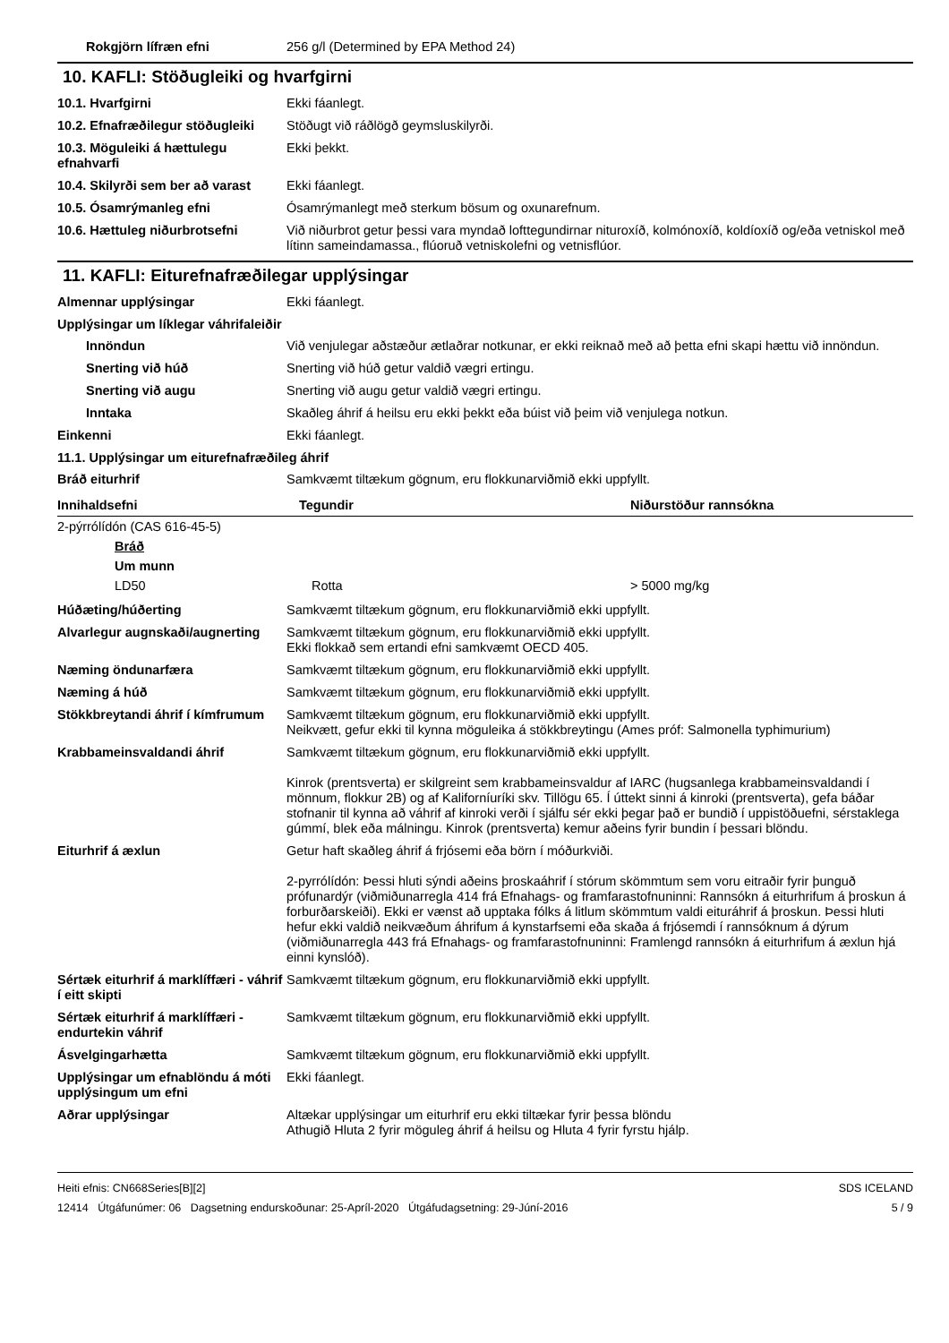Rokgjörn lífræn efni 256 g/l (Determined by EPA Method 24)
10. KAFLI: Stöðugleiki og hvarfgirni
10.1. Hvarfgirni Ekki fáanlegt.
10.2. Efnafræðilegur stöðugleiki
Stöðugt við ráðlögð geymsluskilyrði.
10.3. Möguleiki á hættulegu efnahvarfi
Ekki þekkt.
10.4. Skilyrði sem ber að varast
Ekki fáanlegt.
10.5. Ósamrýmanleg efni Ósamrýmanlegt með sterkum bösum og oxunarefnum.
10.6. Hættuleg niðurbrotsefni Við niðurbrot getur þessi vara myndað lofttegundirnar nituroxíð, kolmónoxíð, koldíoxíð og/eða vetniskol með lítinn sameindamassa., flúoruð vetniskolefni og vetnisflúor.
11. KAFLI: Eiturefnafræðilegar upplýsingar
Almennar upplýsingar Ekki fáanlegt.
Upplýsingar um líklegar váhrifaleiðir
Innöndun Við venjulegar aðstæður ætlaðrar notkunar, er ekki reiknað með að þetta efni skapi hættu við innöndun.
Snerting við húð Snerting við húð getur valdið vægri ertingu.
Snerting við augu Snerting við augu getur valdið vægri ertingu.
Inntaka Skaðleg áhrif á heilsu eru ekki þekkt eða búist við þeim við venjulega notkun.
Einkenni Ekki fáanlegt.
11.1. Upplýsingar um eiturefnafræðileg áhrif
Bráð eiturhrif Samkvæmt tiltækum gögnum, eru flokkunarviðmið ekki uppfyllt.
| Innihaldsefni | Tegundir | Niðurstöður rannsókna |
| --- | --- | --- |
| 2-pýrrólídón (CAS 616-45-5) | | |
| Bráð | | |
| Um munn | | |
| LD50 | Rotta | > 5000 mg/kg |
Húðæting/húðerting Samkvæmt tiltækum gögnum, eru flokkunarviðmið ekki uppfyllt.
Alvarlegur augnskaði/augnerting
Samkvæmt tiltækum gögnum, eru flokkunarviðmið ekki uppfyllt.
Ekki flokkað sem ertandi efni samkvæmt OECD 405.
Næming öndunarfæra Samkvæmt tiltækum gögnum, eru flokkunarviðmið ekki uppfyllt.
Næming á húð Samkvæmt tiltækum gögnum, eru flokkunarviðmið ekki uppfyllt.
Stökkbreytandi áhrif í kímfrumum
Samkvæmt tiltækum gögnum, eru flokkunarviðmið ekki uppfyllt.
Neikvætt, gefur ekki til kynna möguleika á stökkbreytingu (Ames próf: Salmonella typhimurium)
Krabbameinsvaldandi áhrif Samkvæmt tiltækum gögnum, eru flokkunarviðmið ekki uppfyllt.
Kinrok (prentsverta) er skilgreint sem krabbameinsvaldur af IARC (hugsanlega krabbameinsvaldandi í mönnum, flokkur 2B) og af Kaliforníuríki skv. Tillögu 65. Í úttekt sinni á kinroki (prentsverta), gefa báðar stofnanir til kynna að váhrif af kinroki verði í sjálfu sér ekki þegar það er bundið í uppistöðuefni, sérstaklega gúmmí, blek eða málningu. Kinrok (prentsverta) kemur aðeins fyrir bundin í þessari blöndu.
Eiturhrif á æxlun Getur haft skaðleg áhrif á frjósemi eða börn í móðurkviði.
2-pyrrólídón: Þessi hluti sýndi aðeins þroskaáhrif í stórum skömmtum sem voru eitraðir fyrir þunguð prófunardýr (viðmiðunarregla 414 frá Efnahags- og framfarastofnuninni: Rannsókn á eiturhrifum á þroskun á forburðarskeiði). Ekki er vænst að upptaka fólks á litlum skömmtum valdi eituráhrif á þroskun. Þessi hluti hefur ekki valdið neikvæðum áhrifum á kynstarfsemi eða skaða á frjósemdi í rannsóknum á dýrum (viðmiðunarregla 443 frá Efnahags- og framfarastofnuninni: Framlengd rannsókn á eiturhrifum á æxlun hjá einni kynslóð).
Sértæk eiturhrif á marklíffæri - váhrif í eitt skipti
Samkvæmt tiltækum gögnum, eru flokkunarviðmið ekki uppfyllt.
Sértæk eiturhrif á marklíffæri - endurtekin váhrif
Samkvæmt tiltækum gögnum, eru flokkunarviðmið ekki uppfyllt.
Ásvelgingarhætta Samkvæmt tiltækum gögnum, eru flokkunarviðmið ekki uppfyllt.
Upplýsingar um efnablöndu á móti upplýsingum um efni
Ekki fáanlegt.
Aðrar upplýsingar Altækar upplýsingar um eiturhrif eru ekki tiltækar fyrir þessa blöndu
Athugið Hluta 2 fyrir möguleg áhrif á heilsu og Hluta 4 fyrir fyrstu hjálp.
Heiti efnis: CN668Series[B][2]
12414 Útgáfunúmer: 06 Dagsetning endurskoðunar: 25-Apríl-2020 Útgáfudagsetning: 29-Júní-2016
SDS ICELAND
5 / 9